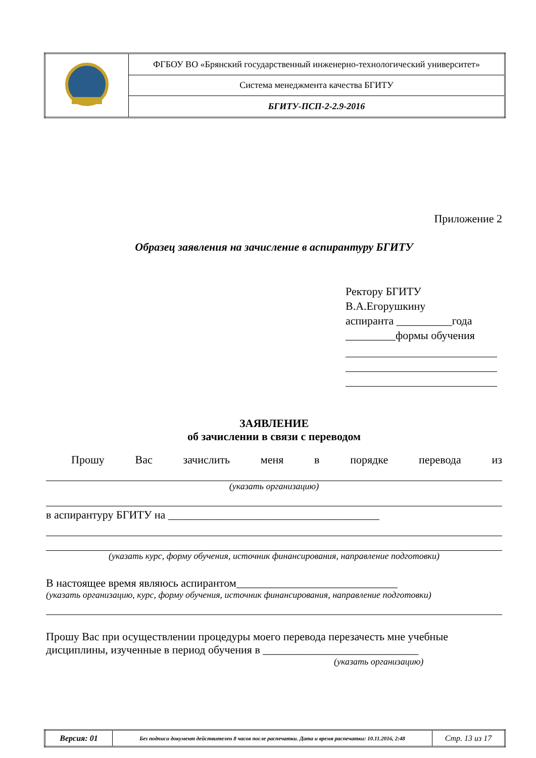| | ФГБОУ ВО «Брянский государственный инженерно-технологический университет» |
| | Система менеджмента качества БГИТУ |
| | БГИТУ-ПСП-2-2.9-2016 |
Приложение 2
Образец заявления на зачисление в аспирантуру БГИТУ
Ректору БГИТУ
В.А.Егорушкину
аспиранта __________года
_________формы обучения
ЗАЯВЛЕНИЕ
об зачислении в связи с переводом
Прошу Вас зачислить меня в порядке перевода из
(указать организацию)
в аспирантуру БГИТУ на ______________________________________
(указать курс, форму обучения, источник финансирования, направление подготовки)
В настоящее время являюсь аспирантом_____________________________
(указать организацию, курс, форму обучения, источник финансирования, направление подготовки)
Прошу Вас при осуществлении процедуры моего перевода перезачесть мне учебные дисциплины, изученные в период обучения в ____________________________
(указать организацию)
| Версия: 01 | Без подписи документ действителен 8 часов после распечатки. Дата и время распечатки: 10.11.2016, 2:48 | Стр. 13 из 17 |